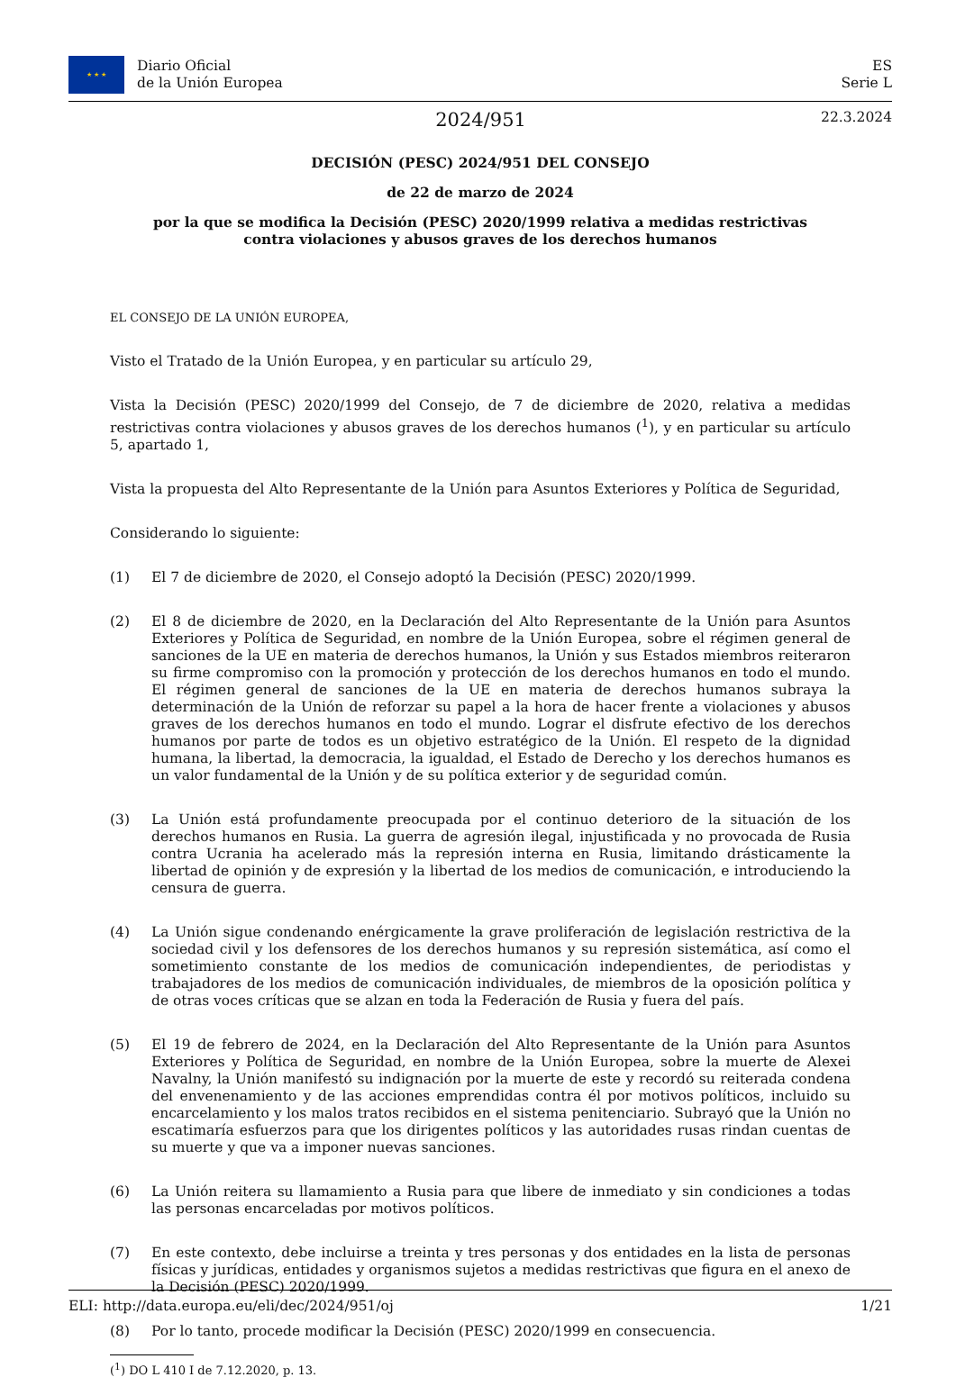★ ★ ★
Diario Oficial
de la Unión Europea
ES
Serie L
2024/951
22.3.2024
DECISIÓN (PESC) 2024/951 DEL CONSEJO
de 22 de marzo de 2024
por la que se modifica la Decisión (PESC) 2020/1999 relativa a medidas restrictivas contra violaciones y abusos graves de los derechos humanos
EL CONSEJO DE LA UNIÓN EUROPEA,
Visto el Tratado de la Unión Europea, y en particular su artículo 29,
Vista la Decisión (PESC) 2020/1999 del Consejo, de 7 de diciembre de 2020, relativa a medidas restrictivas contra violaciones y abusos graves de los derechos humanos (<sup>1</sup>), y en particular su artículo 5, apartado 1,
Vista la propuesta del Alto Representante de la Unión para Asuntos Exteriores y Política de Seguridad,
Considerando lo siguiente:
(1) El 7 de diciembre de 2020, el Consejo adoptó la Decisión (PESC) 2020/1999.
(2) El 8 de diciembre de 2020, en la Declaración del Alto Representante de la Unión para Asuntos Exteriores y Política de Seguridad, en nombre de la Unión Europea, sobre el régimen general de sanciones de la UE en materia de derechos humanos, la Unión y sus Estados miembros reiteraron su firme compromiso con la promoción y protección de los derechos humanos en todo el mundo. El régimen general de sanciones de la UE en materia de derechos humanos subraya la determinación de la Unión de reforzar su papel a la hora de hacer frente a violaciones y abusos graves de los derechos humanos en todo el mundo. Lograr el disfrute efectivo de los derechos humanos por parte de todos es un objetivo estratégico de la Unión. El respeto de la dignidad humana, la libertad, la democracia, la igualdad, el Estado de Derecho y los derechos humanos es un valor fundamental de la Unión y de su política exterior y de seguridad común.
(3) La Unión está profundamente preocupada por el continuo deterioro de la situación de los derechos humanos en Rusia. La guerra de agresión ilegal, injustificada y no provocada de Rusia contra Ucrania ha acelerado más la represión interna en Rusia, limitando drásticamente la libertad de opinión y de expresión y la libertad de los medios de comunicación, e introduciendo la censura de guerra.
(4) La Unión sigue condenando enérgicamente la grave proliferación de legislación restrictiva de la sociedad civil y los defensores de los derechos humanos y su represión sistemática, así como el sometimiento constante de los medios de comunicación independientes, de periodistas y trabajadores de los medios de comunicación individuales, de miembros de la oposición política y de otras voces críticas que se alzan en toda la Federación de Rusia y fuera del país.
(5) El 19 de febrero de 2024, en la Declaración del Alto Representante de la Unión para Asuntos Exteriores y Política de Seguridad, en nombre de la Unión Europea, sobre la muerte de Alexei Navalny, la Unión manifestó su indignación por la muerte de este y recordó su reiterada condena del envenenamiento y de las acciones emprendidas contra él por motivos políticos, incluido su encarcelamiento y los malos tratos recibidos en el sistema penitenciario. Subrayó que la Unión no escatimaría esfuerzos para que los dirigentes políticos y las autoridades rusas rindan cuentas de su muerte y que va a imponer nuevas sanciones.
(6) La Unión reitera su llamamiento a Rusia para que libere de inmediato y sin condiciones a todas las personas encarceladas por motivos políticos.
(7) En este contexto, debe incluirse a treinta y tres personas y dos entidades en la lista de personas físicas y jurídicas, entidades y organismos sujetos a medidas restrictivas que figura en el anexo de la Decisión (PESC) 2020/1999.
(8) Por lo tanto, procede modificar la Decisión (PESC) 2020/1999 en consecuencia.
(<sup>1</sup>) DO L 410 I de 7.12.2020, p. 13.
ELI: http://data.europa.eu/eli/dec/2024/951/oj 1/21